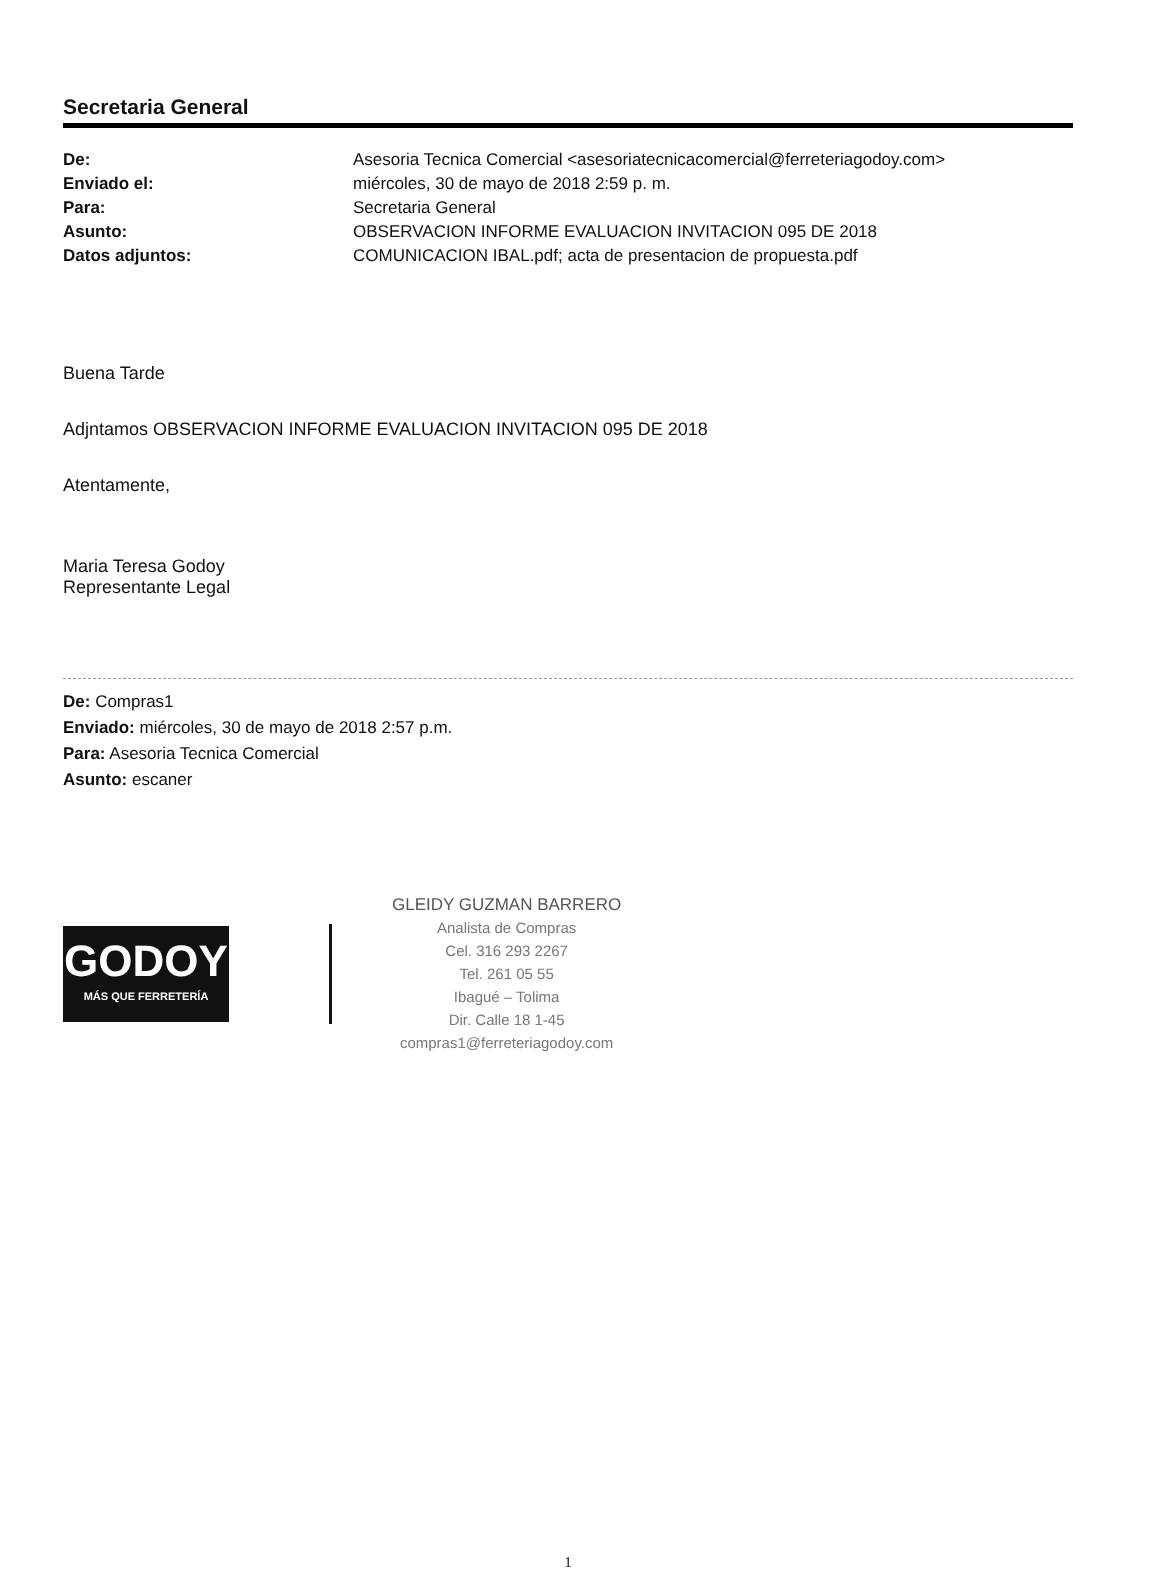Secretaria General
| De: | Asesoria Tecnica Comercial <asesoriatecnicacomercial@ferreteriagodoy.com> |
| Enviado el: | miércoles, 30 de mayo de 2018 2:59 p. m. |
| Para: | Secretaria General |
| Asunto: | OBSERVACION INFORME EVALUACION INVITACION 095 DE 2018 |
| Datos adjuntos: | COMUNICACION IBAL.pdf; acta de presentacion de propuesta.pdf |
Buena Tarde
Adjntamos OBSERVACION INFORME EVALUACION INVITACION 095 DE 2018
Atentamente,
Maria Teresa Godoy
Representante Legal
De: Compras1
Enviado: miércoles, 30 de mayo de 2018 2:57 p.m.
Para: Asesoria Tecnica Comercial
Asunto: escaner
GODOY
MÁS QUE FERRETERÍA
GLEIDY GUZMAN BARRERO
Analista de Compras
Cel. 316 293 2267
Tel. 261 05 55
Ibagué – Tolima
Dir. Calle 18 1-45
compras1@ferreteriagodoy.com
1